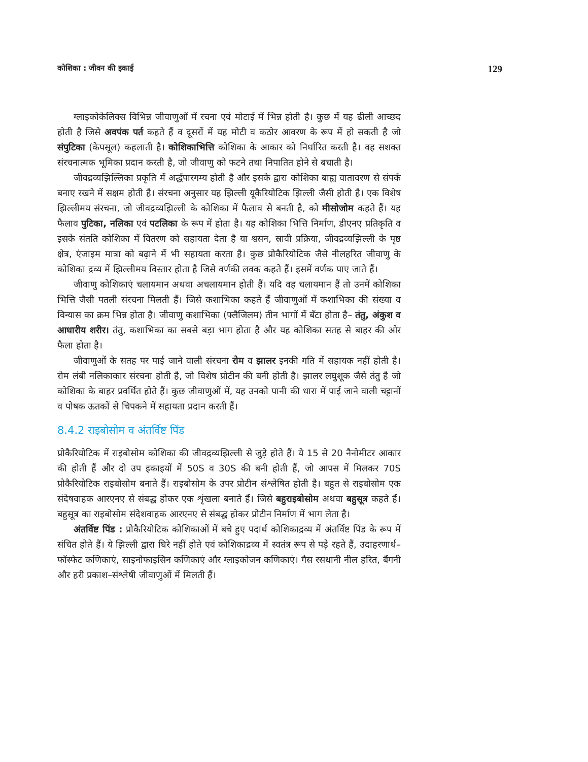कोशिका : जीवन की इकाई 129
ग्लाइकोकेलिक्स विभिन्न जीवाणुओं में रचना एवं मोटाई में भिन्न होती है। कुछ में यह ढीली आच्छद होती है जिसे अवपंक पर्त कहते हैं व दूसरों में यह मोटी व कठोर आवरण के रूप में हो सकती है जो संपुटिका (केपसूल) कहलाती है। कोशिकाभित्ति कोशिका के आकार को निर्धारित करती है। वह सशक्त संरचनात्मक भूमिका प्रदान करती है, जो जीवाणु को फटने तथा निपातित होने से बचाती है।
जीवद्रव्यझिल्लिका प्रकृति में अर्द्धपारगम्य होती है और इसके द्वारा कोशिका बाह्य वातावरण से संपर्क बनाए रखने में सक्षम होती है। संरचना अनुसार यह झिल्ली यूकैरियोटिक झिल्ली जैसी होती है। एक विशेष झिल्लीमय संरचना, जो जीवद्रव्यझिल्ली के कोशिका में फैलाव से बनती है, को मीसोजोम कहते हैं। यह फैलाव पुटिका, नलिका एवं पटलिका के रूप में होता है। यह कोशिका भित्ति निर्माण, डीएनए प्रतिकृति व इसके संतति कोशिका में वितरण को सहायता देता है या श्वसन, स्रावी प्रक्रिया, जीवद्रव्यझिल्ली के पृष्ठ क्षेत्र, एंजाइम मात्रा को बढ़ाने में भी सहायता करता है। कुछ प्रोकैरियोटिक जैसे नीलहरित जीवाणु के कोशिका द्रव्य में झिल्लीमय विस्तार होता है जिसे वर्णकी लवक कहते हैं। इसमें वर्णक पाए जाते हैं।
जीवाणु कोशिकाएं चलायमान अथवा अचलायमान होती हैं। यदि वह चलायमान हैं तो उनमें कोशिका भित्ति जैसी पतली संरचना मिलती हैं। जिसे कशाभिका कहते हैं जीवाणुओं में कशाभिका की संख्या व विन्यास का क्रम भिन्न होता है। जीवाणु कशाभिका (फ्लैजिलम) तीन भागों में बँटा होता है– तंतु, अंकुश व आधारीय शरीर। तंतु, कशाभिका का सबसे बड़ा भाग होता है और यह कोशिका सतह से बाहर की ओर फैला होता है।
जीवाणुओं के सतह पर पाई जाने वाली संरचना रोम व झालर इनकी गति में सहायक नहीं होती है। रोम लंबी नलिकाकार संरचना होती है, जो विशेष प्रोटीन की बनी होती है। झालर लघुशूक जैसे तंतु है जो कोशिका के बाहर प्रवर्धित होते हैं। कुछ जीवाणुओं में, यह उनको पानी की धारा में पाई जाने वाली चट्टानों व पोषक ऊतकों से चिपकने में सहायता प्रदान करती हैं।
8.4.2 राइबोसोम व अंतर्विष्ट पिंड
प्रोकैरियोटिक में राइबोसोम कोशिका की जीवद्रव्यझिल्ली से जुड़े होते हैं। ये 15 से 20 नैनोमीटर आकार की होती हैं और दो उप इकाइयों में 50S व 30S की बनी होती हैं, जो आपस में मिलकर 70S प्रोकैरियोटिक राइबोसोम बनाते हैं। राइबोसोम के उपर प्रोटीन संश्लेषित होती है। बहुत से राइबोसोम एक संदेषवाहक आरएनए से संबद्ध होकर एक शृंखला बनाते हैं। जिसे बहुराइबोसोम अथवा बहुसूत्र कहते हैं। बहुसूत्र का राइबोसोम संदेशवाहक आरएनए से संबद्ध होकर प्रोटीन निर्माण में भाग लेता है।
अंतर्विष्ट पिंड : प्रोकैरियोटिक कोशिकाओं में बचे हुए पदार्थ कोशिकाद्रव्य में अंतर्विष्ट पिंड के रूप में संचित होते हैं। ये झिल्ली द्वारा घिरे नहीं होते एवं कोशिकाद्रव्य में स्वतंत्र रूप से पड़े रहते हैं, उदाहरणार्थ–फॉस्फेट कणिकाएं, साइनोफाइसिन कणिकाएं और ग्लाइकोजन कणिकाएं। गैस रसधानी नील हरित, बैंगनी और हरी प्रकाश–संश्लेषी जीवाणुओं में मिलती हैं।